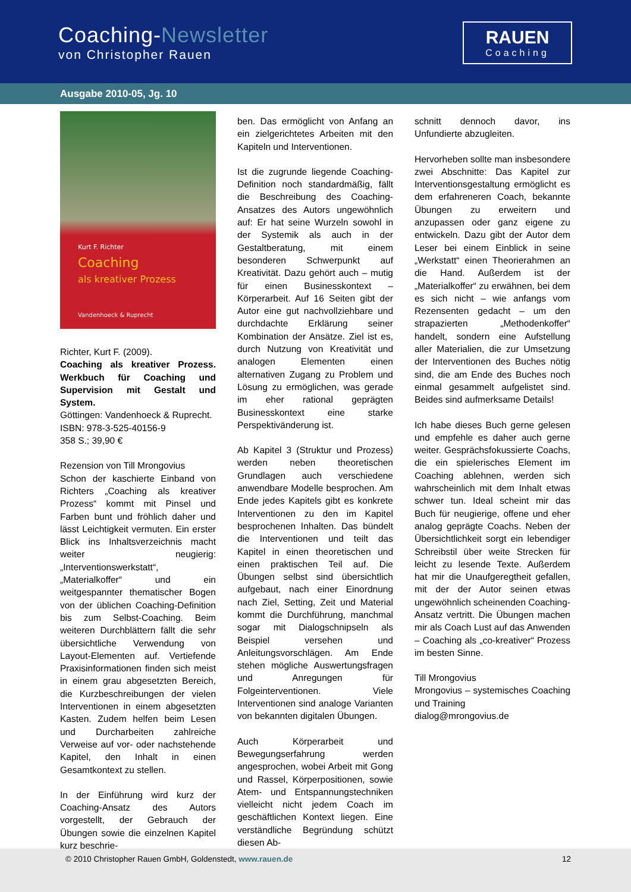Coaching-Newsletter
von Christopher Rauen
RAUEN
Coaching
Ausgabe 2010-05, Jg. 10
Kurt F. Richter
Coaching
als kreativer Prozess
Vandenhoeck & Ruprecht
Richter, Kurt F. (2009).
Coaching als kreativer Prozess. Werkbuch für Coaching und Supervision mit Gestalt und System.
Göttingen: Vandenhoeck & Ruprecht.
ISBN: 978-3-525-40156-9
358 S.; 39,90 €
Rezension von Till Mrongovius
Schon der kaschierte Einband von Richters „Coaching als kreativer Prozess“ kommt mit Pinsel und Farben bunt und fröhlich daher und lässt Leichtigkeit vermuten. Ein erster Blick ins Inhaltsverzeichnis macht weiter neugierig: „Interventionswerkstatt“, „Materialkoffer“ und ein weitgespannter thematischer Bogen von der üblichen Coaching-Definition bis zum Selbst-Coaching. Beim weiteren Durchblättern fällt die sehr übersichtliche Verwendung von Layout-Elementen auf. Vertiefende Praxisinformationen finden sich meist in einem grau abgesetzten Bereich, die Kurzbeschreibungen der vielen Interventionen in einem abgesetzten Kasten. Zudem helfen beim Lesen und Durcharbeiten zahlreiche Verweise auf vor- oder nachstehende Kapitel, den Inhalt in einen Gesamtkontext zu stellen.
In der Einführung wird kurz der Coaching-Ansatz des Autors vorgestellt, der Gebrauch der Übungen sowie die einzelnen Kapitel kurz beschrie-
ben. Das ermöglicht von Anfang an ein zielgerichtetes Arbeiten mit den Kapiteln und Interventionen.
Ist die zugrunde liegende Coaching-Definition noch standardmäßig, fällt die Beschreibung des Coaching-Ansatzes des Autors ungewöhnlich auf: Er hat seine Wurzeln sowohl in der Systemik als auch in der Gestaltberatung, mit einem besonderen Schwerpunkt auf Kreativität. Dazu gehört auch – mutig für einen Businesskontext – Körperarbeit. Auf 16 Seiten gibt der Autor eine gut nachvollziehbare und durchdachte Erklärung seiner Kombination der Ansätze. Ziel ist es, durch Nutzung von Kreativität und analogen Elementen einen alternativen Zugang zu Problem und Lösung zu ermöglichen, was gerade im eher rational geprägten Businesskontext eine starke Perspektivänderung ist.
Ab Kapitel 3 (Struktur und Prozess) werden neben theoretischen Grundlagen auch verschiedene anwendbare Modelle besprochen. Am Ende jedes Kapitels gibt es konkrete Interventionen zu den im Kapitel besprochenen Inhalten. Das bündelt die Interventionen und teilt das Kapitel in einen theoretischen und einen praktischen Teil auf. Die Übungen selbst sind übersichtlich aufgebaut, nach einer Einordnung nach Ziel, Setting, Zeit und Material kommt die Durchführung, manchmal sogar mit Dialogschnipseln als Beispiel versehen und Anleitungsvorschlägen. Am Ende stehen mögliche Auswertungsfragen und Anregungen für Folgeinterventionen. Viele Interventionen sind analoge Varianten von bekannten digitalen Übungen.
Auch Körperarbeit und Bewegungserfahrung werden angesprochen, wobei Arbeit mit Gong und Rassel, Körperpositionen, sowie Atem- und Entspannungstechniken vielleicht nicht jedem Coach im geschäftlichen Kontext liegen. Eine verständliche Begründung schützt diesen Ab-
schnitt dennoch davor, ins Unfundierte abzugleiten.
Hervorheben sollte man insbesondere zwei Abschnitte: Das Kapitel zur Interventionsgestaltung ermöglicht es dem erfahreneren Coach, bekannte Übungen zu erweitern und anzupassen oder ganz eigene zu entwickeln. Dazu gibt der Autor dem Leser bei einem Einblick in seine „Werkstatt“ einen Theorierahmen an die Hand. Außerdem ist der „Materialkoffer“ zu erwähnen, bei dem es sich nicht – wie anfangs vom Rezensenten gedacht – um den strapazierten „Methodenkoffer“ handelt, sondern eine Aufstellung aller Materialien, die zur Umsetzung der Interventionen des Buches nötig sind, die am Ende des Buches noch einmal gesammelt aufgelistet sind. Beides sind aufmerksame Details!
Ich habe dieses Buch gerne gelesen und empfehle es daher auch gerne weiter. Gesprächsfokussierte Coachs, die ein spielerisches Element im Coaching ablehnen, werden sich wahrscheinlich mit dem Inhalt etwas schwer tun. Ideal scheint mir das Buch für neugierige, offene und eher analog geprägte Coachs. Neben der Übersichtlichkeit sorgt ein lebendiger Schreibstil über weite Strecken für leicht zu lesende Texte. Außerdem hat mir die Unaufgeregtheit gefallen, mit der der Autor seinen etwas ungewöhnlich scheinenden Coaching-Ansatz vertritt. Die Übungen machen mir als Coach Lust auf das Anwenden – Coaching als „co-kreativer“ Prozess im besten Sinne.
Till Mrongovius
Mrongovius – systemisches Coaching und Training
dialog@mrongovius.de
© 2010 Christopher Rauen GmbH, Goldenstedt, www.rauen.de 12